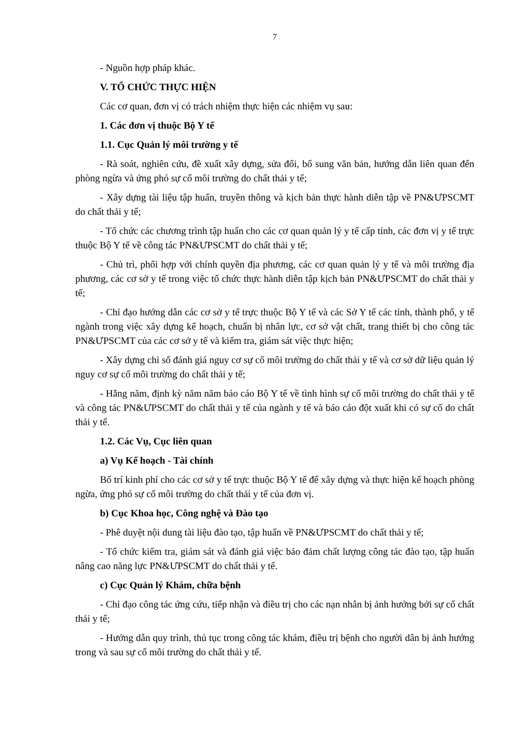7
- Nguồn hợp pháp khác.
V. TỔ CHỨC THỰC HIỆN
Các cơ quan, đơn vị có trách nhiệm thực hiện các nhiệm vụ sau:
1. Các đơn vị thuộc Bộ Y tế
1.1. Cục Quản lý môi trường y tế
- Rà soát, nghiên cứu, đề xuất xây dựng, sửa đổi, bổ sung văn bản, hướng dẫn liên quan đến phòng ngừa và ứng phó sự cố môi trường do chất thải y tế;
- Xây dựng tài liệu tập huấn, truyền thông và kịch bản thực hành diễn tập về PN&ƯPSCMT do chất thải y tế;
- Tổ chức các chương trình tập huấn cho các cơ quan quản lý y tế cấp tỉnh, các đơn vị y tế trực thuộc Bộ Y tế về công tác PN&ƯPSCMT do chất thải y tế;
- Chủ trì, phối hợp với chính quyền địa phương, các cơ quan quản lý y tế và môi trường địa phương, các cơ sở y tế trong việc tổ chức thực hành diễn tập kịch bản PN&ƯPSCMT do chất thải y tế;
- Chỉ đạo hướng dẫn các cơ sở y tế trực thuộc Bộ Y tế và các Sở Y tế các tỉnh, thành phố, y tế ngành trong việc xây dựng kế hoạch, chuẩn bị nhân lực, cơ sở vật chất, trang thiết bị cho công tác PN&ƯPSCMT của các cơ sở y tế và kiểm tra, giám sát việc thực hiện;
- Xây dựng chỉ số đánh giá nguy cơ sự cố môi trường do chất thải y tế và cơ sở dữ liệu quản lý nguy cơ sự cố môi trường do chất thải y tế;
- Hằng năm, định kỳ năm năm báo cáo Bộ Y tế về tình hình sự cố môi trường do chất thải y tế và công tác PN&ƯPSCMT do chất thải y tế của ngành y tế và báo cáo đột xuất khi có sự cố do chất thải y tế.
1.2. Các Vụ, Cục liên quan
a) Vụ Kế hoạch - Tài chính
Bố trí kinh phí cho các cơ sở y tế trực thuộc Bộ Y tế để xây dựng và thực hiện kế hoạch phòng ngừa, ứng phó sự cố môi trường do chất thải y tế của đơn vị.
b) Cục Khoa học, Công nghệ và Đào tạo
- Phê duyệt nội dung tài liệu đào tạo, tập huấn về PN&ƯPSCMT do chất thải y tế;
- Tổ chức kiểm tra, giám sát và đánh giá việc bảo đảm chất lượng công tác đào tạo, tập huấn nâng cao năng lực PN&ƯPSCMT do chất thải y tế.
c) Cục Quản lý Khám, chữa bệnh
- Chỉ đạo công tác ứng cứu, tiếp nhận và điều trị cho các nạn nhân bị ảnh hưởng bởi sự cố chất thải y tế;
- Hướng dẫn quy trình, thủ tục trong công tác khám, điều trị bệnh cho người dân bị ảnh hưởng trong và sau sự cố môi trường do chất thải y tế.